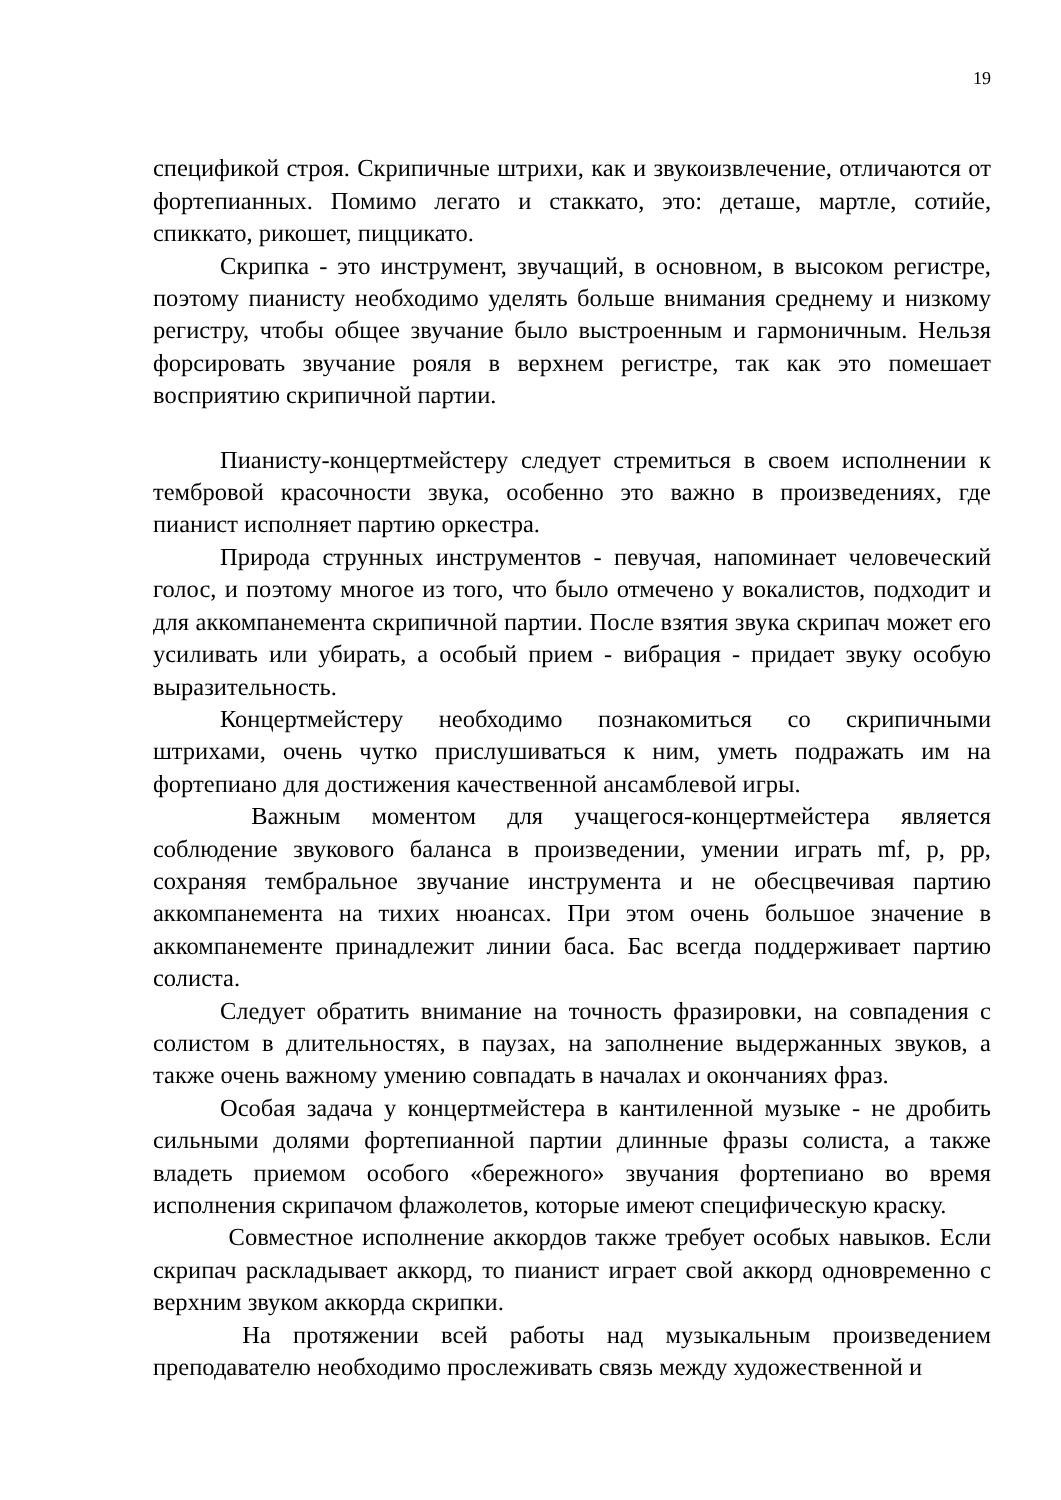19
спецификой строя. Скрипичные штрихи, как и звукоизвлечение, отличаются от фортепианных. Помимо легато и стаккато, это: деташе, мартле, сотийе, спиккато, рикошет, пиццикато.
Скрипка - это инструмент, звучащий, в основном, в высоком регистре, поэтому пианисту необходимо уделять больше внимания среднему и низкому регистру, чтобы общее звучание было выстроенным и гармоничным. Нельзя форсировать звучание рояля в верхнем регистре, так как это помешает восприятию скрипичной партии.
Пианисту-концертмейстеру следует стремиться в своем исполнении к тембровой красочности звука, особенно это важно в произведениях, где пианист исполняет партию оркестра.
Природа струнных инструментов - певучая, напоминает человеческий голос, и поэтому многое из того, что было отмечено у вокалистов, подходит и для аккомпанемента скрипичной партии. После взятия звука скрипач может его усиливать или убирать, а особый прием - вибрация - придает звуку особую выразительность.
Концертмейстеру необходимо познакомиться со скрипичными штрихами, очень чутко прислушиваться к ним, уметь подражать им на фортепиано для достижения качественной ансамблевой игры.
Важным моментом для учащегося-концертмейстера является соблюдение звукового баланса в произведении, умении играть mf, p, pp, сохраняя тембральное звучание инструмента и не обесцвечивая партию аккомпанемента на тихих нюансах. При этом очень большое значение в аккомпанементе принадлежит линии баса. Бас всегда поддерживает партию солиста.
Следует обратить внимание на точность фразировки, на совпадения с солистом в длительностях, в паузах, на заполнение выдержанных звуков, а также очень важному умению совпадать в началах и окончаниях фраз.
Особая задача у концертмейстера в кантиленной музыке - не дробить сильными долями фортепианной партии длинные фразы солиста, а также владеть приемом особого «бережного» звучания фортепиано во время исполнения скрипачом флажолетов, которые имеют специфическую краску.
Совместное исполнение аккордов также требует особых навыков. Если скрипач раскладывает аккорд, то пианист играет свой аккорд одновременно с верхним звуком аккорда скрипки.
На протяжении всей работы над музыкальным произведением преподавателю необходимо прослеживать связь между художественной и